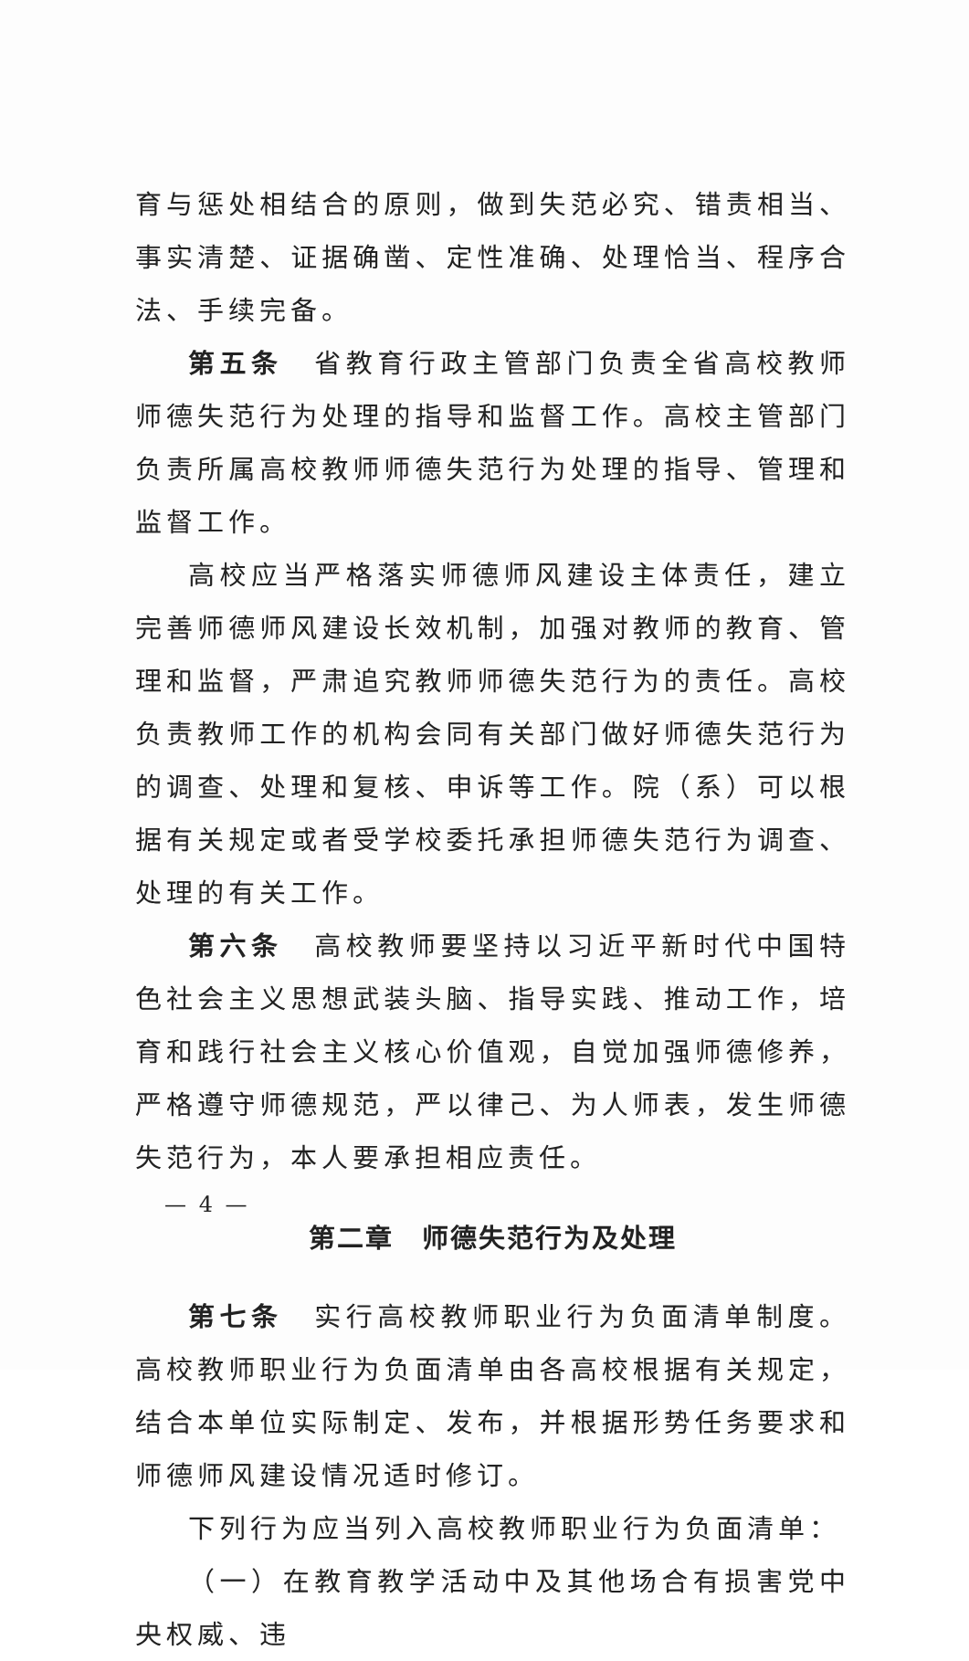育与惩处相结合的原则，做到失范必究、错责相当、事实清楚、证据确凿、定性准确、处理恰当、程序合法、手续完备。
第五条　省教育行政主管部门负责全省高校教师师德失范行为处理的指导和监督工作。高校主管部门负责所属高校教师师德失范行为处理的指导、管理和监督工作。
高校应当严格落实师德师风建设主体责任，建立完善师德师风建设长效机制，加强对教师的教育、管理和监督，严肃追究教师师德失范行为的责任。高校负责教师工作的机构会同有关部门做好师德失范行为的调查、处理和复核、申诉等工作。院（系）可以根据有关规定或者受学校委托承担师德失范行为调查、处理的有关工作。
第六条　高校教师要坚持以习近平新时代中国特色社会主义思想武装头脑、指导实践、推动工作，培育和践行社会主义核心价值观，自觉加强师德修养，严格遵守师德规范，严以律己、为人师表，发生师德失范行为，本人要承担相应责任。
第二章　师德失范行为及处理
第七条　实行高校教师职业行为负面清单制度。高校教师职业行为负面清单由各高校根据有关规定，结合本单位实际制定、发布，并根据形势任务要求和师德师风建设情况适时修订。
下列行为应当列入高校教师职业行为负面清单：
（一）在教育教学活动中及其他场合有损害党中央权威、违
— 4 —